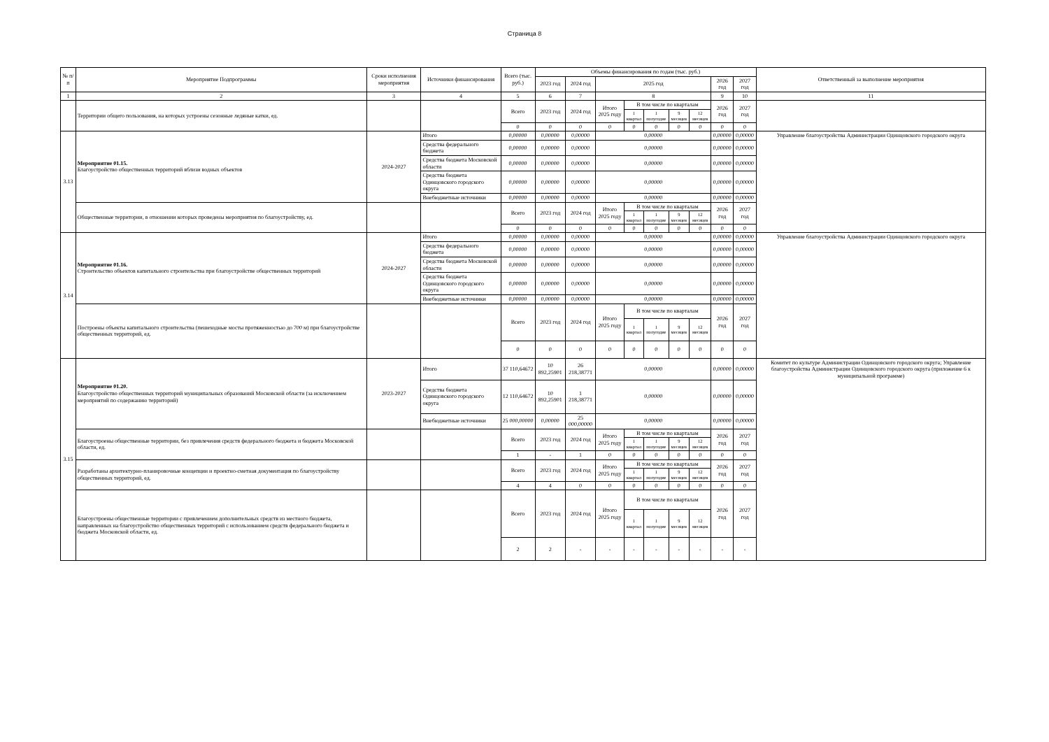Страница 8
| № п/п | Мероприятие Подпрограммы | Сроки исполнения мероприятия | Источники финансирования | Всего (тыс. руб.) | Объемы финансирования по годам (тыс. руб.) | | | | | | | | | Ответственный за выполнение мероприятия |
| --- | --- | --- | --- | --- | --- | --- | --- | --- | --- | --- | --- | --- | --- | --- |
| | | | | | 2023 год | 2024 год | 2025 год | | | | | 2026 год | 2027 год | |
| 1 | 2 | 3 | 4 | 5 | 6 | 7 | 8 | | | | | 9 | 10 | 11 |
| | Территории общего пользования, на которых устроены сезонные ледяные катки, ед. | | | Всего | 2023 год | 2024 год | Итого 2025 году | В том числе по кварталам | | | | 2026 год | 2027 год | |
| | | | | | | | | 1 квартал | 1 полугодие | 9 месяцев | 12 месяцев | | | |
| | | | | 0 | 0 | 0 | 0 | 0 | 0 | 0 | 0 | 0 | 0 | |
| 3.13 | Мероприятие 01.15. Благоустройство общественных территорий вблизи водных объектов | 2024-2027 | Итого | 0,00000 | 0,00000 | 0,00000 | 0,00000 | | | | | 0,00000 | 0,00000 | Управление благоустройства Администрации Одинцовского городского округа |
| | | | Средства федерального бюджета | 0,00000 | 0,00000 | 0,00000 | 0,00000 | | | | | 0,00000 | 0,00000 | |
| | | | Средства бюджета Московской области | 0,00000 | 0,00000 | 0,00000 | 0,00000 | | | | | 0,00000 | 0,00000 | |
| | | | Средства бюджета Одинцовского городского округа | 0,00000 | 0,00000 | 0,00000 | 0,00000 | | | | | 0,00000 | 0,00000 | |
| | | | Внебюджетные источники | 0,00000 | 0,00000 | 0,00000 | 0,00000 | | | | | 0,00000 | 0,00000 | |
| | Общественные территории, в отношении которых проведены мероприятия по благоустройству, ед. | | | Всего | 2023 год | 2024 год | Итого 2025 году | В том числе по кварталам | | | | 2026 год | 2027 год | |
| | | | | | | | | 1 квартал | 1 полугодие | 9 месяцев | 12 месяцев | | | |
| | | | | 0 | 0 | 0 | 0 | 0 | 0 | 0 | 0 | 0 | 0 | |
| 3.14 | Мероприятие 01.16. Строительство объектов капитального строительства при благоустройстве общественных территорий | 2024-2027 | Итого | 0,00000 | 0,00000 | 0,00000 | 0,00000 | | | | | 0,00000 | 0,00000 | Управление благоустройства Администрации Одинцовского городского округа |
| | | | Средства федерального бюджета | 0,00000 | 0,00000 | 0,00000 | 0,00000 | | | | | 0,00000 | 0,00000 | |
| | | | Средства бюджета Московской области | 0,00000 | 0,00000 | 0,00000 | 0,00000 | | | | | 0,00000 | 0,00000 | |
| | | | Средства бюджета Одинцовского городского округа | 0,00000 | 0,00000 | 0,00000 | 0,00000 | | | | | 0,00000 | 0,00000 | |
| | | | Внебюджетные источники | 0,00000 | 0,00000 | 0,00000 | 0,00000 | | | | | 0,00000 | 0,00000 | |
| | Построены объекты капитального строительства (пешеходные мосты протяженностью до 700 м) при благоустройстве общественных территорий, ед. | | | Всего | 2023 год | 2024 год | Итого 2025 году | В том числе по кварталам | | | | 2026 год | 2027 год | |
| | | | | | | | | 1 квартал | 1 полугодие | 9 месяцев | 12 месяцев | | | |
| | | | | 0 | 0 | 0 | 0 | 0 | 0 | 0 | 0 | 0 | 0 | |
| 3.15 | Мероприятие 01.20. Благоустройство общественных территорий муниципальных образований Московской области (за исключением мероприятий по содержанию территорий) | 2023-2027 | Итого | 37 110,64672 | 10 892,25901 | 26 218,38771 | 0,00000 | | | | | 0,00000 | 0,00000 | Комитет по культуре Администрации Одинцовского городского округа; Управление благоустройства Администрации Одинцовского городского округа (приложение 6 к муниципальной программе) |
| | | | Средства бюджета Одинцовского городского округа | 12 110,64672 | 10 892,25901 | 1 218,38771 | 0,00000 | | | | | 0,00000 | 0,00000 | |
| | | | Внебюджетные источники | 25 000,00000 | 0,00000 | 25 000,00000 | 0,00000 | | | | | 0,00000 | 0,00000 | |
| | Благоустроены общественные территории, без привлечения средств федерального бюджета и бюджета Московской области, ед. | | | Всего | 2023 год | 2024 год | Итого 2025 году | В том числе по кварталам | | | | 2026 год | 2027 год | |
| | | | | | | | | 1 квартал | 1 полугодие | 9 месяцев | 12 месяцев | | | |
| | | | | 1 | - | 1 | 0 | 0 | 0 | 0 | 0 | 0 | 0 | |
| | Разработаны архитектурно-планировочные концепции и проектно-сметная документация по благоустройству общественных территорий, ед. | | | Всего | 2023 год | 2024 год | Итого 2025 году | В том числе по кварталам | | | | 2026 год | 2027 год | |
| | | | | | | | | 1 квартал | 1 полугодие | 9 месяцев | 12 месяцев | | | |
| | | | | 4 | 4 | 0 | 0 | 0 | 0 | 0 | 0 | 0 | 0 | |
| | Благоустроены общественные территории с привлечением дополнительных средств из местного бюджета, направленных на благоустройство общественных территорий с использованием средств федерального бюджета и бюджета Московской области, ед. | | | Всего | 2023 год | 2024 год | Итого 2025 году | В том числе по кварталам | | | | 2026 год | 2027 год | |
| | | | | | | | | 1 квартал | 1 полугодие | 9 месяцев | 12 месяцев | | | |
| | | | | 2 | 2 | - | - | - | - | - | - | - | - | |